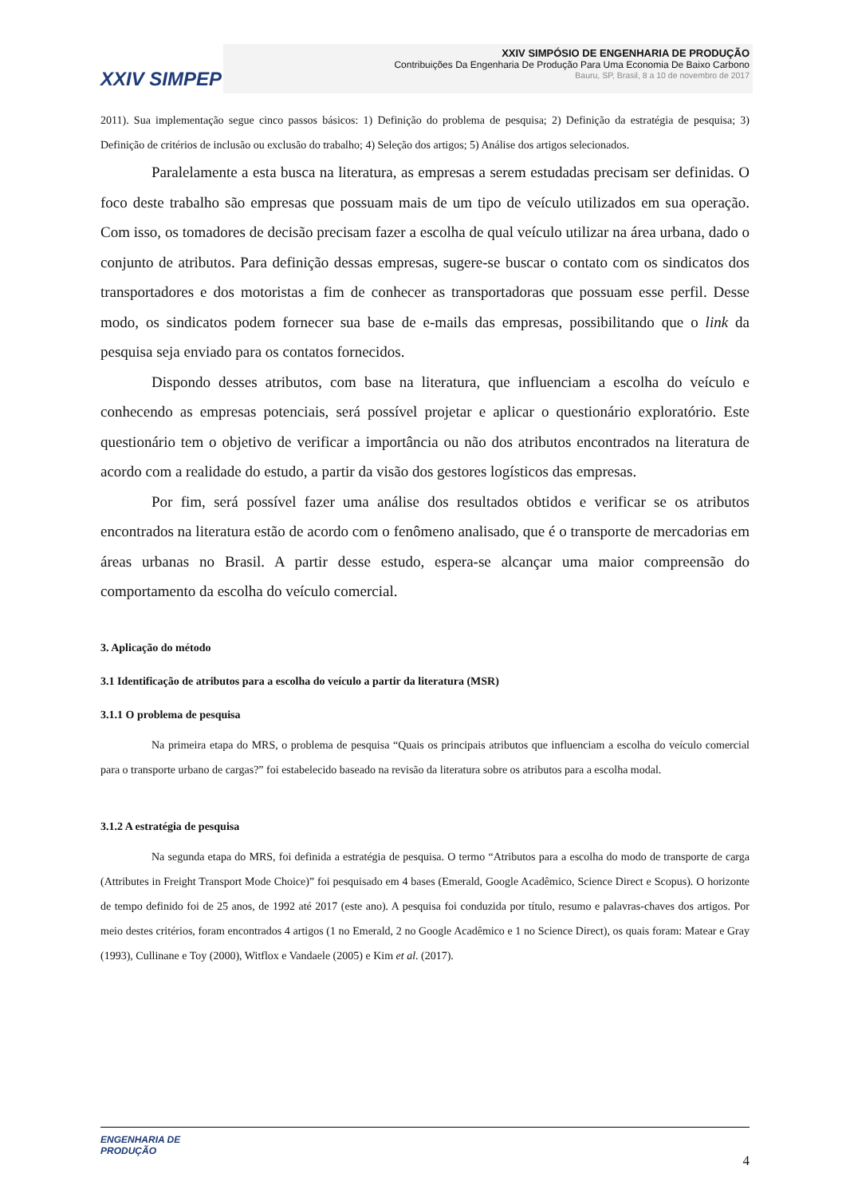XXIV SIMPEP
XXIV SIMPÓSIO DE ENGENHARIA DE PRODUÇÃO
Contribuições Da Engenharia De Produção Para Uma Economia De Baixo Carbono
Bauru, SP, Brasil, 8 a 10 de novembro de 2017
2011). Sua implementação segue cinco passos básicos: 1) Definição do problema de pesquisa; 2) Definição da estratégia de pesquisa; 3) Definição de critérios de inclusão ou exclusão do trabalho; 4) Seleção dos artigos; 5) Análise dos artigos selecionados.
Paralelamente a esta busca na literatura, as empresas a serem estudadas precisam ser definidas. O foco deste trabalho são empresas que possuam mais de um tipo de veículo utilizados em sua operação. Com isso, os tomadores de decisão precisam fazer a escolha de qual veículo utilizar na área urbana, dado o conjunto de atributos. Para definição dessas empresas, sugere-se buscar o contato com os sindicatos dos transportadores e dos motoristas a fim de conhecer as transportadoras que possuam esse perfil. Desse modo, os sindicatos podem fornecer sua base de e-mails das empresas, possibilitando que o link da pesquisa seja enviado para os contatos fornecidos.
Dispondo desses atributos, com base na literatura, que influenciam a escolha do veículo e conhecendo as empresas potenciais, será possível projetar e aplicar o questionário exploratório. Este questionário tem o objetivo de verificar a importância ou não dos atributos encontrados na literatura de acordo com a realidade do estudo, a partir da visão dos gestores logísticos das empresas.
Por fim, será possível fazer uma análise dos resultados obtidos e verificar se os atributos encontrados na literatura estão de acordo com o fenômeno analisado, que é o transporte de mercadorias em áreas urbanas no Brasil. A partir desse estudo, espera-se alcançar uma maior compreensão do comportamento da escolha do veículo comercial.
3. Aplicação do método
3.1 Identificação de atributos para a escolha do veículo a partir da literatura (MSR)
3.1.1 O problema de pesquisa
Na primeira etapa do MRS, o problema de pesquisa “Quais os principais atributos que influenciam a escolha do veículo comercial para o transporte urbano de cargas?” foi estabelecido baseado na revisão da literatura sobre os atributos para a escolha modal.
3.1.2 A estratégia de pesquisa
Na segunda etapa do MRS, foi definida a estratégia de pesquisa. O termo “Atributos para a escolha do modo de transporte de carga (Attributes in Freight Transport Mode Choice)” foi pesquisado em 4 bases (Emerald, Google Acadêmico, Science Direct e Scopus). O horizonte de tempo definido foi de 25 anos, de 1992 até 2017 (este ano). A pesquisa foi conduzida por título, resumo e palavras-chaves dos artigos. Por meio destes critérios, foram encontrados 4 artigos (1 no Emerald, 2 no Google Acadêmico e 1 no Science Direct), os quais foram: Matear e Gray (1993), Cullinane e Toy (2000), Witflox e Vandaele (2005) e Kim et al. (2017).
ENGENHARIA DE
PRODUÇÃO
4